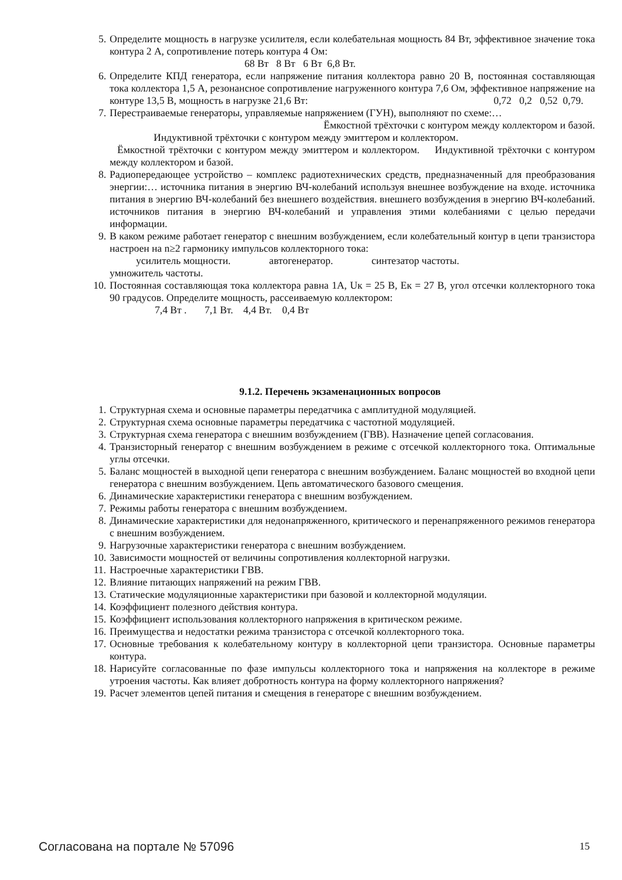5. Определите мощность в нагрузке усилителя, если колебательная мощность 84 Вт, эффективное значение тока контура 2 А, сопротивление потерь контура 4 Ом:
68 Вт 8 Вт 6 Вт 6,8 Вт.
6. Определите КПД генератора, если напряжение питания коллектора равно 20 В, постоянная составляющая тока коллектора 1,5 А, резонансное сопротивление нагруженного контура 7,6 Ом, эффективное напряжение на контуре 13,5 В, мощность в нагрузке 21,6 Вт: 0,72 0,2 0,52 0,79.
7. Перестраиваемые генераторы, управляемые напряжением (ГУН), выполняют по схеме:…
Ёмкостной трёхточки с контуром между коллектором и базой.
Индуктивной трёхточки с контуром между эмиттером и коллектором.
Ёмкостной трёхточки с контуром между эмиттером и коллектором. Индуктивной трёхточки с контуром между коллектором и базой.
8. Радиопередающее устройство – комплекс радиотехнических средств, предназначенный для преобразования энергии:… источника питания в энергию ВЧ-колебаний используя внешнее возбуждение на входе. источника питания в энергию ВЧ-колебаний без внешнего воздействия. внешнего возбуждения в энергию ВЧ-колебаний. источников питания в энергию ВЧ-колебаний и управления этими колебаниями с целью передачи информации.
9. В каком режиме работает генератор с внешним возбуждением, если колебательный контур в цепи транзистора настроен на n≥2 гармонику импульсов коллекторного тока:
усилитель мощности. автогенератор. синтезатор частоты.
умножитель частоты.
10. Постоянная составляющая тока коллектора равна 1А, Uк = 25 В, Ек = 27 В, угол отсечки коллекторного тока 90 градусов. Определите мощность, рассеиваемую коллектором:
7,4 Вт . 7,1 Вт. 4,4 Вт. 0,4 Вт
9.1.2. Перечень экзаменационных вопросов
1. Структурная схема и основные параметры передатчика с амплитудной модуляцией.
2. Структурная схема основные параметры передатчика с частотной модуляцией.
3. Структурная схема генератора с внешним возбуждением (ГВВ). Назначение цепей согласования.
4. Транзисторный генератор с внешним возбуждением в режиме с отсечкой коллекторного тока. Оптимальные углы отсечки.
5. Баланс мощностей в выходной цепи генератора с внешним возбуждением. Баланс мощностей во входной цепи генератора с внешним возбуждением. Цепь автоматического базового смещения.
6. Динамические характеристики генератора с внешним возбуждением.
7. Режимы работы генератора с внешним возбуждением.
8. Динамические характеристики для недонапряженного, критического и перенапряженного режимов генератора с внешним возбуждением.
9. Нагрузочные характеристики генератора с внешним возбуждением.
10. Зависимости мощностей от величины сопротивления коллекторной нагрузки.
11. Настроечные характеристики ГВВ.
12. Влияние питающих напряжений на режим ГВВ.
13. Статические модуляционные характеристики при базовой и коллекторной модуляции.
14. Коэффициент полезного действия контура.
15. Коэффициент использования коллекторного напряжения в критическом режиме.
16. Преимущества и недостатки режима транзистора с отсечкой коллекторного тока.
17. Основные требования к колебательному контуру в коллекторной цепи транзистора. Основные параметры контура.
18. Нарисуйте согласованные по фазе импульсы коллекторного тока и напряжения на коллекторе в режиме утроения частоты. Как влияет добротность контура на форму коллекторного напряжения?
19. Расчет элементов цепей питания и смещения в генераторе с внешним возбуждением.
Согласована на портале № 57096 15